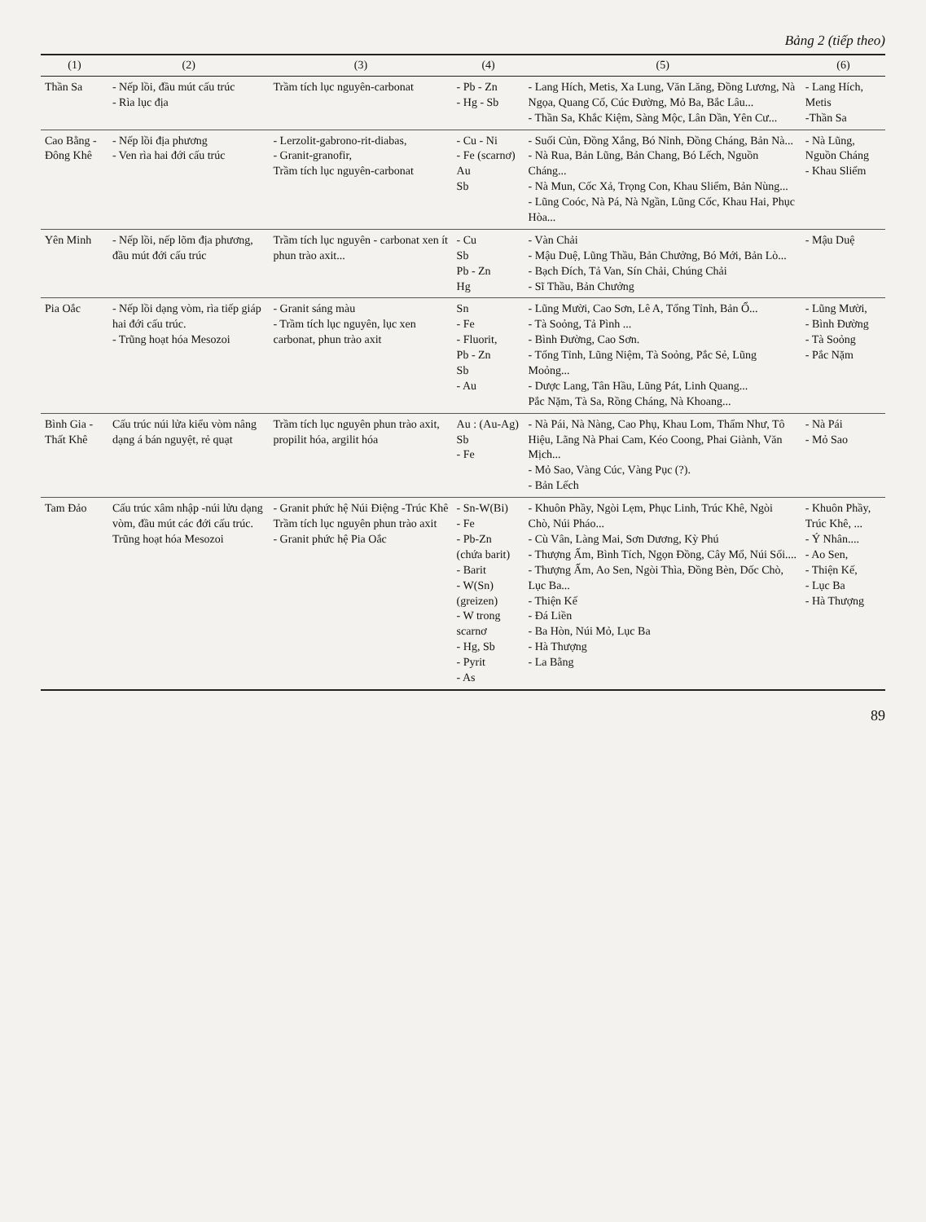Bảng 2 (tiếp theo)
| (1) | (2) | (3) | (4) | (5) | (6) |
| --- | --- | --- | --- | --- | --- |
| Thần Sa | - Nếp lồi, đầu mút cấu trúc - Rìa lục địa | Trầm tích lục nguyên-carbonat | - Pb - Zn - Hg - Sb | - Lang Hích, Metis, Xa Lung, Văn Lăng, Đồng Lương, Nà Ngọa, Quang Cố, Cúc Đường, Mỏ Ba, Bắc Lâu... - Thần Sa, Khắc Kiệm, Sàng Mộc, Lân Dần, Yên Cư... | - Lang Hích, Metis -Thần Sa |
| Cao Bằng - Đông Khê | - Nếp lồi địa phương - Ven rìa hai đới cấu trúc | - Lerzolit-gabrono-rit-diabas, - Granit-granofir, Trầm tích lục nguyên-carbonat | - Cu - Ni - Fe (scarnơ) Au Sb | - Suối Củn, Đồng Xắng, Bó Nỉnh, Đồng Cháng, Bản Nà... - Nà Rua, Bản Lũng, Bản Chang, Bó Lếch, Nguồn Cháng... - Nà Mun, Cốc Xả, Trọng Con, Khau Sliểm, Bản Nùng... - Lũng Coóc, Nà Pá, Nà Ngần, Lũng Cốc, Khau Hai, Phục Hòa... | - Nà Lũng, Nguồn Cháng - Khau Sliểm |
| Yên Minh | - Nếp lồi, nếp lõm địa phương, đầu mút đới cấu trúc | Trầm tích lục nguyên - carbonat xen ít phun trào axit... | - Cu Sb Pb - Zn Hg | - Vàn Chải - Mậu Duệ, Lũng Thầu, Bản Chưởng, Bó Mới, Bản Lò... - Bạch Đích, Tả Van, Sín Chải, Chúng Chải - Sĩ Thầu, Bản Chưởng | - Mậu Duệ |
| Pia Oắc | - Nếp lồi dạng vòm, rìa tiếp giáp hai đới cấu trúc. - Trũng hoạt hóa Mesozoi | - Granit sáng màu - Trầm tích lục nguyên, lục xen carbonat, phun trào axit | Sn - Fe - Fluorit, Pb - Zn Sb - Au | - Lũng Mười, Cao Sơn, Lê A, Tổng Tỉnh, Bản Ổ... - Tà Soỏng, Tả Pình ... - Bình Đường, Cao Sơn. - Tổng Tỉnh, Lũng Niệm, Tà Soỏng, Pắc Sẻ, Lũng Moỏng... - Dược Lang, Tân Hầu, Lũng Pát, Linh Quang... Pắc Nặm, Tà Sa, Rồng Cháng, Nà Khoang... | - Lũng Mười, - Bình Đường - Tà Soỏng - Pắc Nặm |
| Bình Gia - Thất Khê | Cấu trúc núi lửa kiểu vòm nâng dạng á bán nguyệt, rẻ quạt | Trầm tích lục nguyên phun trào axit, propilit hóa, argilit hóa | Au : (Au-Ag) Sb - Fe | - Nà Pái, Nà Nàng, Cao Phụ, Khau Lom, Thẩm Như, Tô Hiệu, Lãng Nà Phai Cam, Kéo Coong, Phai Giành, Văn Mịch... - Mỏ Sao, Vàng Cúc, Vàng Pục (?). - Bản Lếch | - Nà Pái - Mỏ Sao |
| Tam Đảo | Cấu trúc xâm nhập -núi lửu dạng vòm, đầu mút các đới cấu trúc. Trũng hoạt hóa Mesozoi | - Granit phức hệ Núi Điệng -Trúc Khê Trầm tích lục nguyên phun trào axit - Granit phức hệ Pia Oắc | - Sn-W(Bi) - Fe - Pb-Zn (chứa barit) - Barit - W(Sn) (greizen) - W trong scarnơ - Hg, Sb - Pyrit - As | - Khuôn Phầy, Ngòi Lẹm, Phục Linh, Trúc Khê, Ngòi Chò, Núi Pháo... - Cù Vân, Làng Mai, Sơn Dương, Kỳ Phú - Thượng Ấm, Bình Tích, Ngọn Đồng, Cây Mổ, Núi Sối.... - Thượng Ấm, Ao Sen, Ngòi Thìa, Đồng Bèn, Dốc Chò, Lục Ba... - Thiện Kế - Đá Liền - Ba Hòn, Núi Mỏ, Lục Ba - Hà Thượng - La Bằng | - Khuôn Phầy, Trúc Khê, ... - Ý Nhân.... - Ao Sen, - Thiện Kế, - Lục Ba - Hà Thượng |
89